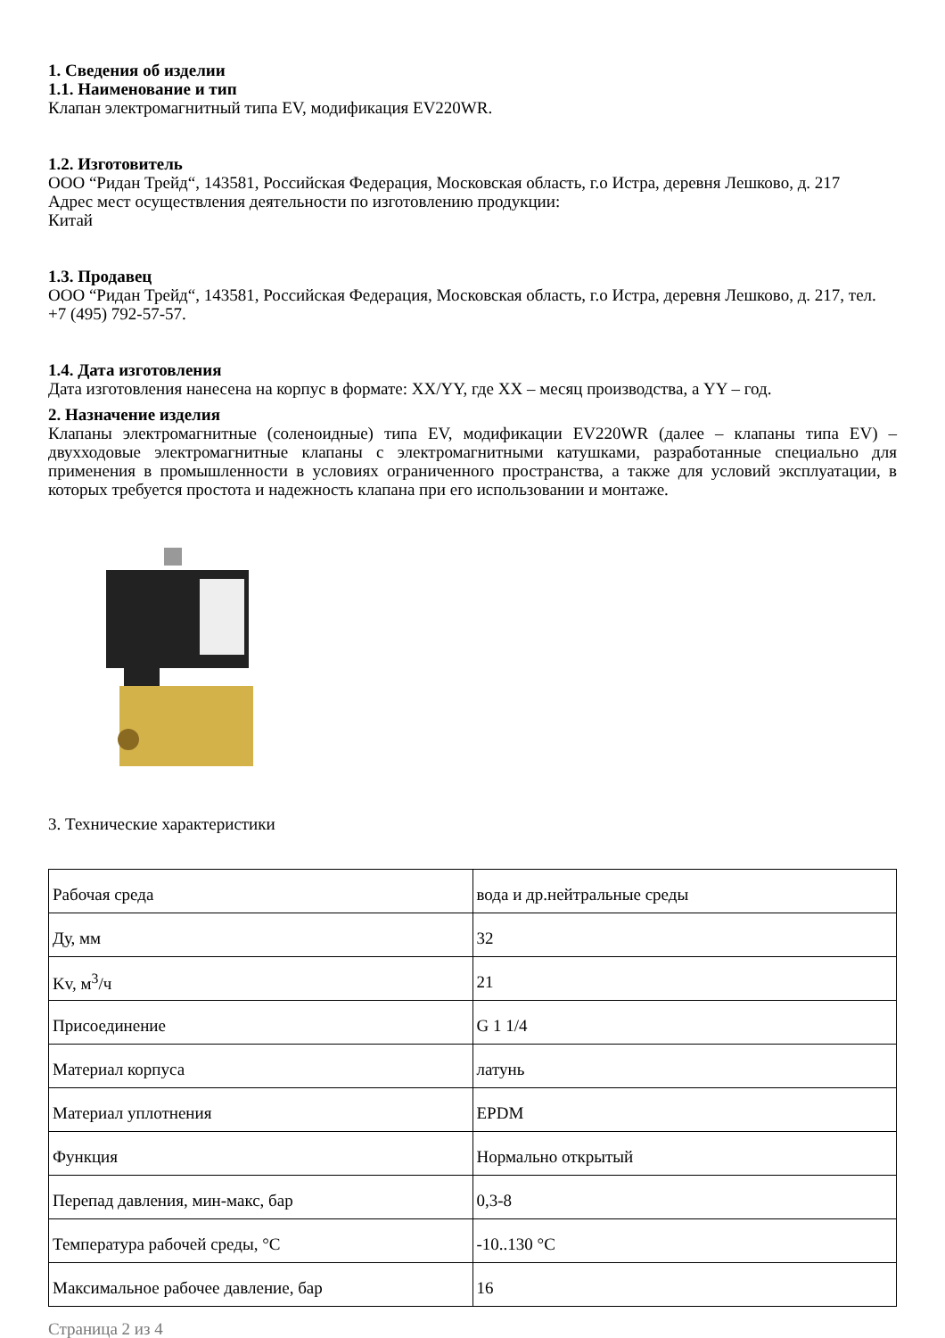1. Сведения об изделии
1.1. Наименование и тип
Клапан электромагнитный типа EV, модификация EV220WR.
1.2. Изготовитель
ООО “Ридан Трейд“, 143581, Российская Федерация, Московская область, г.о Истра, деревня Лешково, д. 217
Адрес мест осуществления деятельности по изготовлению продукции:
Китай
1.3. Продавец
ООО “Ридан Трейд“, 143581, Российская Федерация, Московская область, г.о Истра, деревня Лешково, д. 217, тел. +7 (495) 792-57-57.
1.4. Дата изготовления
Дата изготовления нанесена на корпус в формате: XX/YY, где XX – месяц производства, а YY – год.
2. Назначение изделия
Клапаны электромагнитные (соленоидные) типа EV, модификации EV220WR (далее – клапаны типа EV) – двухходовые электромагнитные клапаны с электромагнитными катушками, разработанные специально для применения в промышленности в условиях ограниченного пространства, а также для условий эксплуатации, в которых требуется простота и надежность клапана при его использовании и монтаже.
3. Технические характеристики
| Рабочая среда | вода и др.нейтральные среды |
| Ду, мм | 32 |
| Kv, м<sup>3</sup>/ч | 21 |
| Присоединение | G 1 1/4 |
| Материал корпуса | латунь |
| Материал уплотнения | EPDM |
| Функция | Нормально открытый |
| Перепад давления, мин-макс, бар | 0,3-8 |
| Температура рабочей среды, °C | -10..130 °C |
| Максимальное рабочее давление, бар | 16 |
Страница 2 из 4